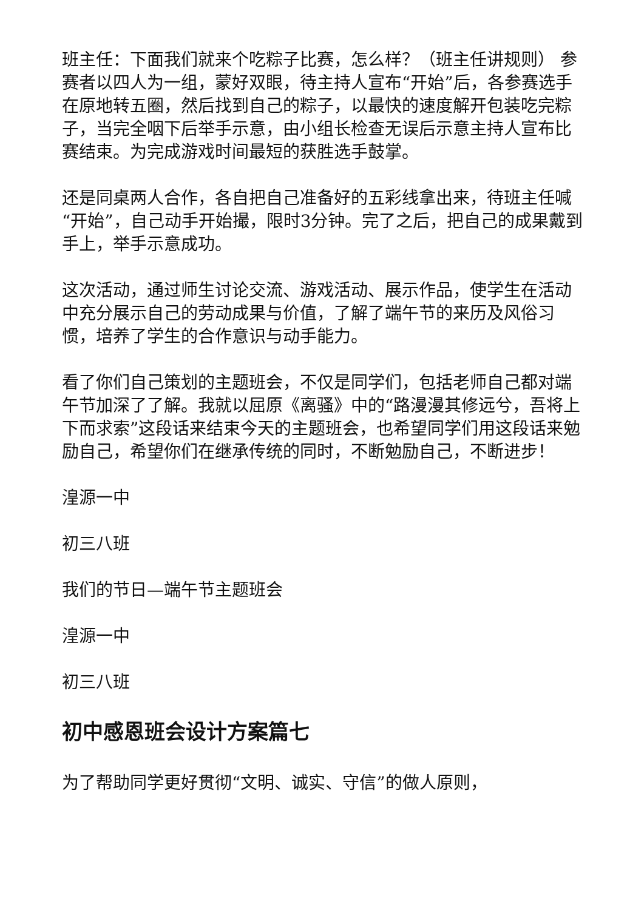班主任：下面我们就来个吃粽子比赛，怎么样？（班主任讲规则） 参赛者以四人为一组，蒙好双眼，待主持人宣布“开始”后，各参赛选手在原地转五圈，然后找到自己的粽子，以最快的速度解开包装吃完粽子，当完全咽下后举手示意，由小组长检查无误后示意主持人宣布比赛结束。为完成游戏时间最短的获胜选手鼓掌。
还是同桌两人合作，各自把自己准备好的五彩线拿出来，待班主任喊“开始”，自己动手开始撮，限时3分钟。完了之后，把自己的成果戴到手上，举手示意成功。
这次活动，通过师生讨论交流、游戏活动、展示作品，使学生在活动中充分展示自己的劳动成果与价值，了解了端午节的来历及风俗习惯，培养了学生的合作意识与动手能力。
看了你们自己策划的主题班会，不仅是同学们，包括老师自己都对端午节加深了了解。我就以屈原《离骚》中的“路漫漫其修远兮，吾将上下而求索”这段话来结束今天的主题班会，也希望同学们用这段话来勉励自己，希望你们在继承传统的同时，不断勉励自己，不断进步！
湟源一中
初三八班
我们的节日—端午节主题班会
湟源一中
初三八班
初中感恩班会设计方案篇七
为了帮助同学更好贯彻“文明、诚实、守信”的做人原则，